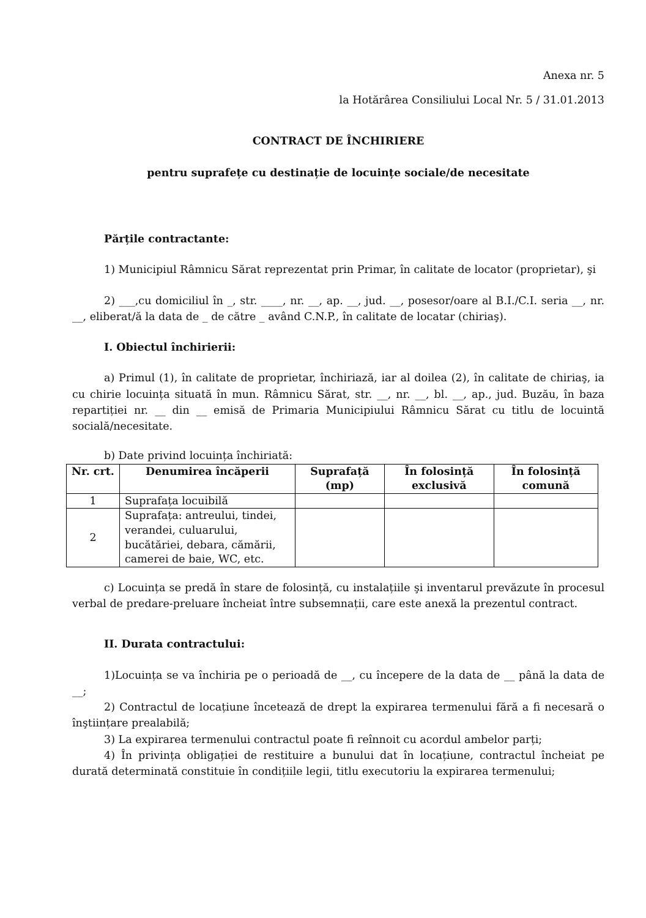Anexa nr. 5
la Hotărârea Consiliului Local Nr. 5 / 31.01.2013
CONTRACT DE ÎNCHIRIERE
pentru suprafețe cu destinație de locuințe sociale/de necesitate
Părțile contractante:
1) Municipiul Râmnicu Sărat reprezentat prin Primar, în calitate de locator (proprietar), şi
2) ___,cu domiciliul în _, str. ____, nr. __, ap. __, jud. __, posesor/oare al B.I./C.I. seria __, nr. __, eliberat/ă la data de _ de către _ având C.N.P., în calitate de locatar (chiriaş).
I. Obiectul închirierii:
a) Primul (1), în calitate de proprietar, închiriază, iar al doilea (2), în calitate de chiriaş, ia cu chirie locuința situată în mun. Râmnicu Sărat, str. __, nr. __, bl. __, ap., jud. Buzău, în baza repartiției nr. __ din __ emisă de Primaria Municipiului Râmnicu Sărat cu titlu de locuintă socială/necesitate.
b) Date privind locuința închiriată:
| Nr. crt. | Denumirea încăperii | Suprafață (mp) | În folosință exclusivă | În folosință comună |
| --- | --- | --- | --- | --- |
| 1 | Suprafața locuibilă | | | |
| 2 | Suprafața: antreului, tindei, verandei, culuarului, bucătăriei, debara, cămării, camerei de baie, WC, etc. | | | |
c) Locuința se predă în stare de folosință, cu instalațiile şi inventarul prevăzute în procesul verbal de predare-preluare încheiat între subsemnații, care este anexă la prezentul contract.
II. Durata contractului:
1)Locuința se va închiria pe o perioadă de __, cu începere de la data de __ până la data de __;
2) Contractul de locațiune încetează de drept la expirarea termenului fără a fi necesară o înştiințare prealabilă;
3) La expirarea termenului contractul poate fi reînnoit cu acordul ambelor parți;
4) În privința obligației de restituire a bunului dat în locațiune, contractul încheiat pe durată determinată constituie în condițiile legii, titlu executoriu la expirarea termenului;